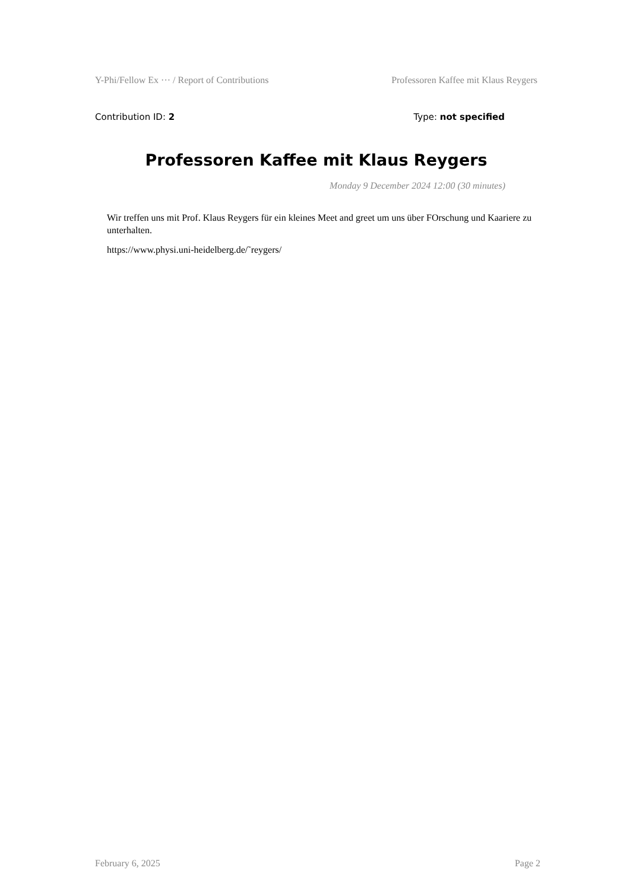Y-Phi/Fellow Ex ··· / Report of Contributions Professoren Kaffee mit Klaus Reygers
Contribution ID: 2 Type: not specified
Professoren Kaffee mit Klaus Reygers
Monday 9 December 2024 12:00 (30 minutes)
Wir treffen uns mit Prof. Klaus Reygers für ein kleines Meet and greet um uns über FOrschung und Kaariere zu unterhalten.
https://www.physi.uni-heidelberg.de/˜reygers/
February 6, 2025 Page 2